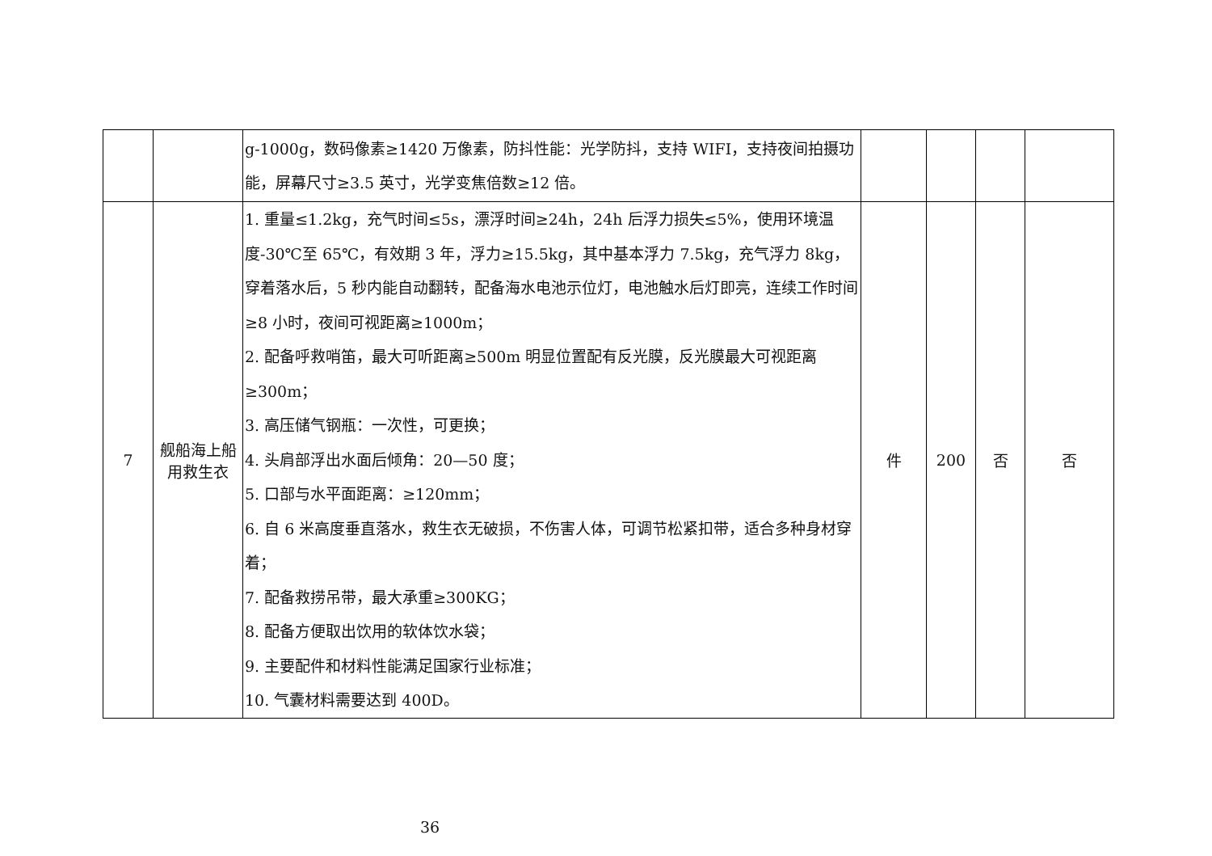| | | g-1000g，数码像素≥1420 万像素，防抖性能：光学防抖，支持 WIFI，支持夜间拍摄功能，屏幕尺寸≥3.5 英寸，光学变焦倍数≥12 倍。 | | | | |
| 7 | 舰船海上船用救生衣 | 1. 重量≤1.2kg，充气时间≤5s，漂浮时间≥24h，24h 后浮力损失≤5%，使用环境温度-30℃至 65℃，有效期 3 年，浮力≥15.5kg，其中基本浮力 7.5kg，充气浮力 8kg，穿着落水后，5 秒内能自动翻转，配备海水电池示位灯，电池触水后灯即亮，连续工作时间≥8 小时，夜间可视距离≥1000m； 2. 配备呼救哨笛，最大可听距离≥500m 明显位置配有反光膜，反光膜最大可视距离≥300m； 3. 高压储气钢瓶：一次性，可更换； 4. 头肩部浮出水面后倾角：20—50 度； 5. 口部与水平面距离：≥120mm； 6. 自 6 米高度垂直落水，救生衣无破损，不伤害人体，可调节松紧扣带，适合多种身材穿着； 7. 配备救捞吊带，最大承重≥300KG； 8. 配备方便取出饮用的软体饮水袋； 9. 主要配件和材料性能满足国家行业标准； 10. 气囊材料需要达到 400D。 | 件 | 200 | 否 | 否 |
36